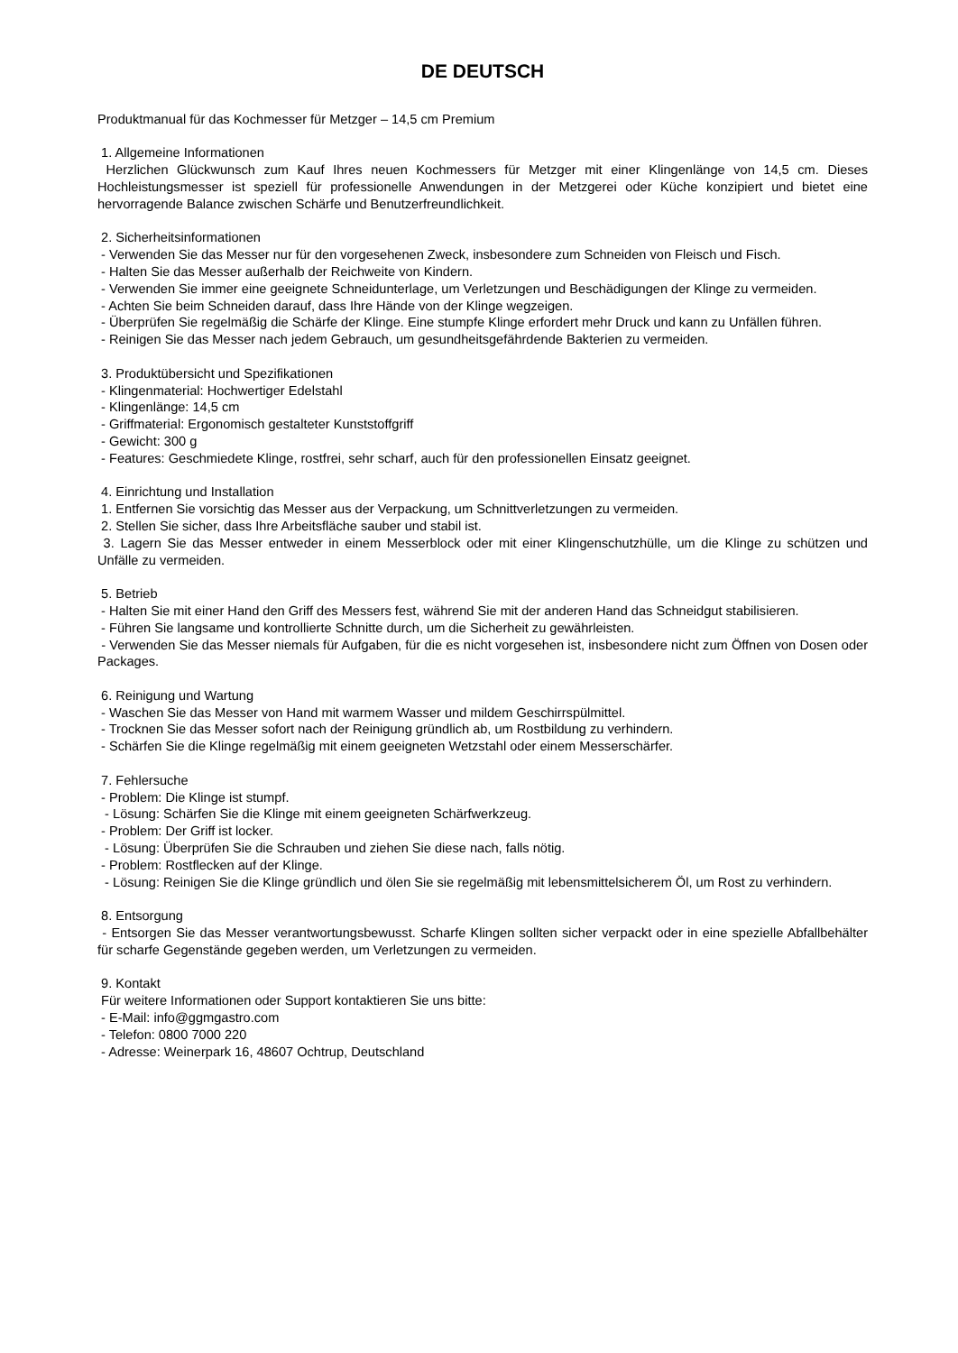DE DEUTSCH
Produktmanual für das Kochmesser für Metzger – 14,5 cm Premium
1. Allgemeine Informationen
Herzlichen Glückwunsch zum Kauf Ihres neuen Kochmessers für Metzger mit einer Klingenlänge von 14,5 cm. Dieses Hochleistungsmesser ist speziell für professionelle Anwendungen in der Metzgerei oder Küche konzipiert und bietet eine hervorragende Balance zwischen Schärfe und Benutzerfreundlichkeit.
2. Sicherheitsinformationen
- Verwenden Sie das Messer nur für den vorgesehenen Zweck, insbesondere zum Schneiden von Fleisch und Fisch.
- Halten Sie das Messer außerhalb der Reichweite von Kindern.
- Verwenden Sie immer eine geeignete Schneidunterlage, um Verletzungen und Beschädigungen der Klinge zu vermeiden.
- Achten Sie beim Schneiden darauf, dass Ihre Hände von der Klinge wegzeigen.
- Überprüfen Sie regelmäßig die Schärfe der Klinge. Eine stumpfe Klinge erfordert mehr Druck und kann zu Unfällen führen.
- Reinigen Sie das Messer nach jedem Gebrauch, um gesundheitsgefährdende Bakterien zu vermeiden.
3. Produktübersicht und Spezifikationen
- Klingenmaterial: Hochwertiger Edelstahl
- Klingenlänge: 14,5 cm
- Griffmaterial: Ergonomisch gestalteter Kunststoffgriff
- Gewicht: 300 g
- Features: Geschmiedete Klinge, rostfrei, sehr scharf, auch für den professionellen Einsatz geeignet.
4. Einrichtung und Installation
1. Entfernen Sie vorsichtig das Messer aus der Verpackung, um Schnittverletzungen zu vermeiden.
2. Stellen Sie sicher, dass Ihre Arbeitsfläche sauber und stabil ist.
3. Lagern Sie das Messer entweder in einem Messerblock oder mit einer Klingenschutzhülle, um die Klinge zu schützen und Unfälle zu vermeiden.
5. Betrieb
- Halten Sie mit einer Hand den Griff des Messers fest, während Sie mit der anderen Hand das Schneidgut stabilisieren.
- Führen Sie langsame und kontrollierte Schnitte durch, um die Sicherheit zu gewährleisten.
- Verwenden Sie das Messer niemals für Aufgaben, für die es nicht vorgesehen ist, insbesondere nicht zum Öffnen von Dosen oder Packages.
6. Reinigung und Wartung
- Waschen Sie das Messer von Hand mit warmem Wasser und mildem Geschirrspülmittel.
- Trocknen Sie das Messer sofort nach der Reinigung gründlich ab, um Rostbildung zu verhindern.
- Schärfen Sie die Klinge regelmäßig mit einem geeigneten Wetzstahl oder einem Messerschärfer.
7. Fehlersuche
- Problem: Die Klinge ist stumpf.
- Lösung: Schärfen Sie die Klinge mit einem geeigneten Schärfwerkzeug.
- Problem: Der Griff ist locker.
- Lösung: Überprüfen Sie die Schrauben und ziehen Sie diese nach, falls nötig.
- Problem: Rostflecken auf der Klinge.
- Lösung: Reinigen Sie die Klinge gründlich und ölen Sie sie regelmäßig mit lebensmittelsicherem Öl, um Rost zu verhindern.
8. Entsorgung
- Entsorgen Sie das Messer verantwortungsbewusst. Scharfe Klingen sollten sicher verpackt oder in eine spezielle Abfallbehälter für scharfe Gegenstände gegeben werden, um Verletzungen zu vermeiden.
9. Kontakt
Für weitere Informationen oder Support kontaktieren Sie uns bitte:
- E-Mail: info@ggmgastro.com
- Telefon: 0800 7000 220
- Adresse: Weinerpark 16, 48607 Ochtrup, Deutschland